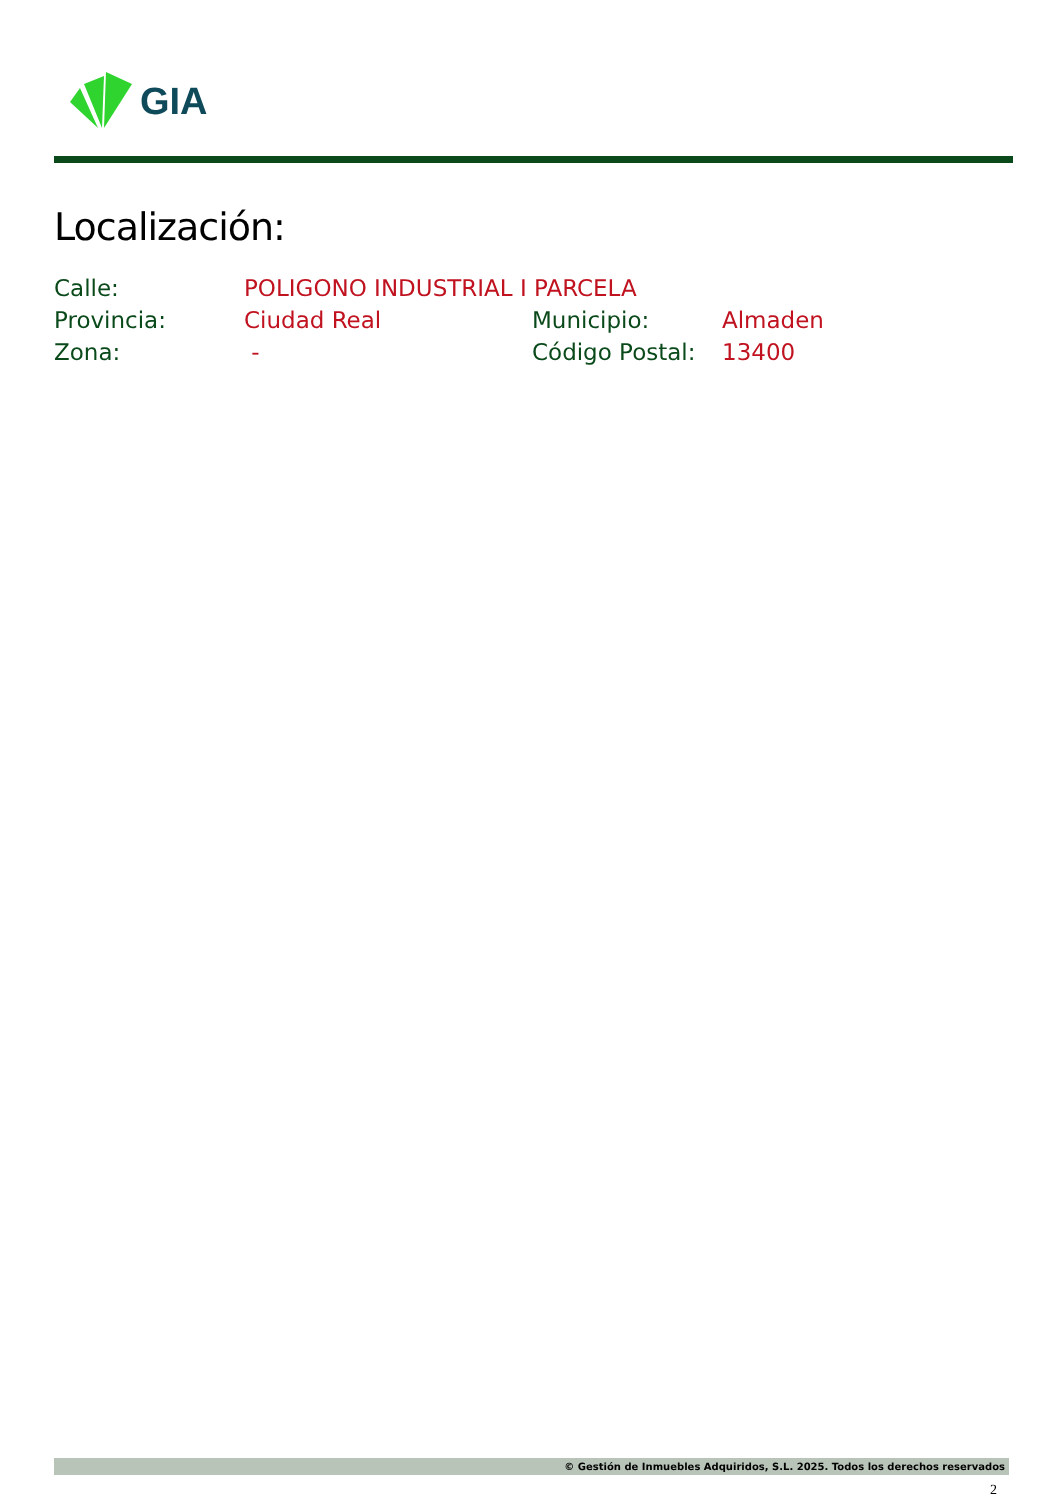GIA
Localización:
| Calle: | POLIGONO INDUSTRIAL I PARCELA | | |
| Provincia: | Ciudad Real | Municipio: | Almaden |
| Zona: | - | Código Postal: | 13400 |
© Gestión de Inmuebles Adquiridos, S.L. 2025. Todos los derechos reservados
2